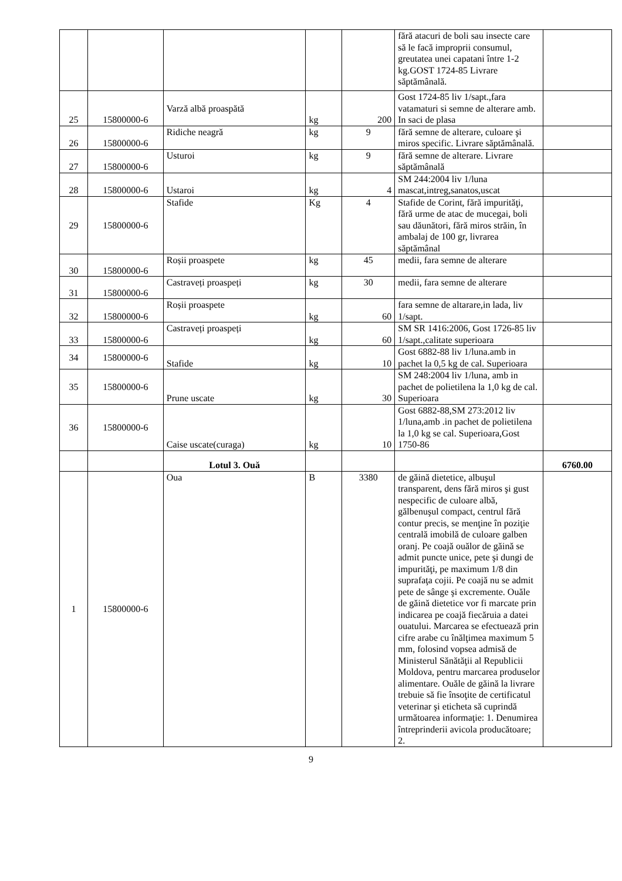| | | | | | fără atacuri de boli sau insecte care să le facă improprii consumul, greutatea unei capatani între 1-2 kg.GOST 1724-85 Livrare săptămânală. | |
| 25 | 15800000-6 | Varză albă proaspătă | kg | 200 | Gost 1724-85 liv 1/sapt.,fara vatamaturi si semne de alterare amb. In saci de plasa | |
| 26 | 15800000-6 | Ridiche neagră | kg | 9 | fără semne de alterare, culoare şi miros specific. Livrare săptămânală. | |
| 27 | 15800000-6 | Usturoi | kg | 9 | fără semne de alterare. Livrare săptămânală | |
| 28 | 15800000-6 | Ustaroi | kg | 4 | SM 244:2004 liv 1/luna mascat,intreg,sanatos,uscat | |
| 29 | 15800000-6 | Stafide | Kg | 4 | Stafide de Corint, fără impurităţi, fără urme de atac de mucegai, boli sau dăunători, fără miros străin, în ambalaj de 100 gr, livrarea săptămânal | |
| 30 | 15800000-6 | Roșii proaspete | kg | 45 | medii, fara semne de alterare | |
| 31 | 15800000-6 | Castraveți proaspeți | kg | 30 | medii, fara semne de alterare | |
| 32 | 15800000-6 | Roșii proaspete | kg | 60 | fara semne de altarare,in lada, liv 1/sapt. | |
| 33 | 15800000-6 | Castraveți proaspeți | kg | 60 | SM SR 1416:2006, Gost 1726-85 liv 1/sapt.,calitate superioara | |
| 34 | 15800000-6 | Stafide | kg | 10 | Gost 6882-88 liv 1/luna.amb in pachet la 0,5 kg de cal. Superioara | |
| 35 | 15800000-6 | Prune uscate | kg | 30 | SM 248:2004 liv 1/luna, amb in pachet de polietilena la 1,0 kg de cal. Superioara | |
| 36 | 15800000-6 | Caise uscate(curaga) | kg | 10 | Gost 6882-88,SM 273:2012 liv 1/luna,amb .in pachet de polietilena la 1,0 kg se cal. Superioara,Gost 1750-86 | |
| | | Lotul 3. Ouă | | | | 6760.00 |
| 1 | 15800000-6 | Oua | B | 3380 | de găină dietetice, albuşul transparent, dens fără miros şi gust nespecific de culoare albă, gălbenuşul compact, centrul fără contur precis, se menţine în poziţie centrală imobilă de culoare galben oranj. Pe coajă ouălor de găină se admit puncte unice, pete şi dungi de impurităţi, pe maximum 1/8 din suprafaţa cojii. Pe coajă nu se admit pete de sânge şi excremente. Ouăle de găină dietetice vor fi marcate prin indicarea pe coajă fiecăruia a datei ouatului. Marcarea se efectuează prin cifre arabe cu înălţimea maximum 5 mm, folosind vopsea admisă de Ministerul Sănătăţii al Republicii Moldova, pentru marcarea produselor alimentare. Ouăle de găină la livrare trebuie să fie însoţite de certificatul veterinar şi eticheta să cuprindă următoarea informaţie: 1. Denumirea întreprinderii avicola producătoare; 2. | |
9